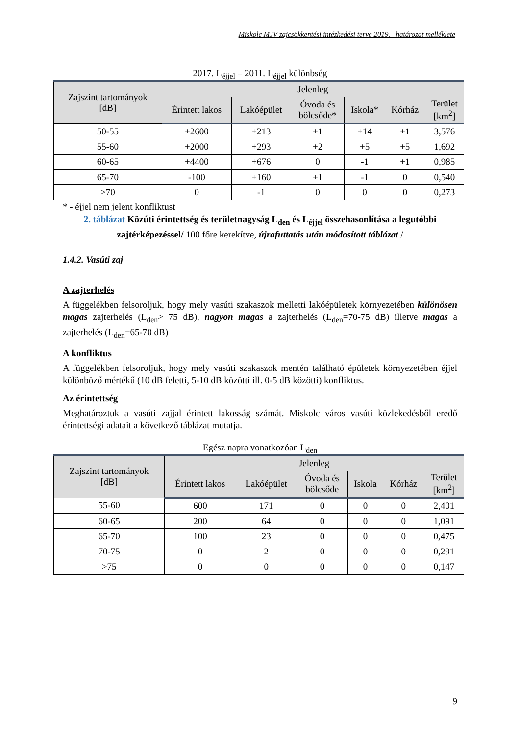Miskolc MJV zajcsökkentési intézkedési terve 2019. határozat melléklete
2017. L<sub>éjjel</sub> – 2011. L<sub>éjjel</sub> különbség
| Zajszint tartományok [dB] | Jelenleg | | | | | |
| --- | --- | --- | --- | --- | --- | --- |
| | Érintett lakos | Lakóépület | Óvoda és bölcsőde* | Iskola* | Kórház | Terület [km<sup>2</sup>] |
| 50-55 | +2600 | +213 | +1 | +14 | +1 | 3,576 |
| 55-60 | +2000 | +293 | +2 | +5 | +5 | 1,692 |
| 60-65 | +4400 | +676 | 0 | -1 | +1 | 0,985 |
| 65-70 | -100 | +160 | +1 | -1 | 0 | 0,540 |
| >70 | 0 | -1 | 0 | 0 | 0 | 0,273 |
* - éjjel nem jelent konfliktust
2. táblázat Közúti érintettség és területnagyság L<sub>den</sub> és L<sub>éjjel</sub> összehasonlítása a legutóbbi zajtérképezéssel/ 100 főre kerekítve, újrafuttatás után módosított táblázat /
1.4.2. Vasúti zaj
A zajterhelés
A függelékben felsoroljuk, hogy mely vasúti szakaszok melletti lakóépületek környezetében különösen magas zajterhelés (L<sub>den</sub>> 75 dB), nagyon magas a zajterhelés (L<sub>den</sub>=70-75 dB) illetve magas a zajterhelés (L<sub>den</sub>=65-70 dB)
A konfliktus
A függelékben felsoroljuk, hogy mely vasúti szakaszok mentén található épületek környezetében éjjel különböző mértékű (10 dB feletti, 5-10 dB közötti ill. 0-5 dB közötti) konfliktus.
Az érintettség
Meghatároztuk a vasúti zajjal érintett lakosság számát. Miskolc város vasúti közlekedésből eredő érintettségi adatait a következő táblázat mutatja.
Egész napra vonatkozóan L<sub>den</sub>
| Zajszint tartományok [dB] | Jelenleg | | | | | |
| --- | --- | --- | --- | --- | --- | --- |
| | Érintett lakos | Lakóépület | Óvoda és bölcsőde | Iskola | Kórház | Terület [km<sup>2</sup>] |
| 55-60 | 600 | 171 | 0 | 0 | 0 | 2,401 |
| 60-65 | 200 | 64 | 0 | 0 | 0 | 1,091 |
| 65-70 | 100 | 23 | 0 | 0 | 0 | 0,475 |
| 70-75 | 0 | 2 | 0 | 0 | 0 | 0,291 |
| >75 | 0 | 0 | 0 | 0 | 0 | 0,147 |
9